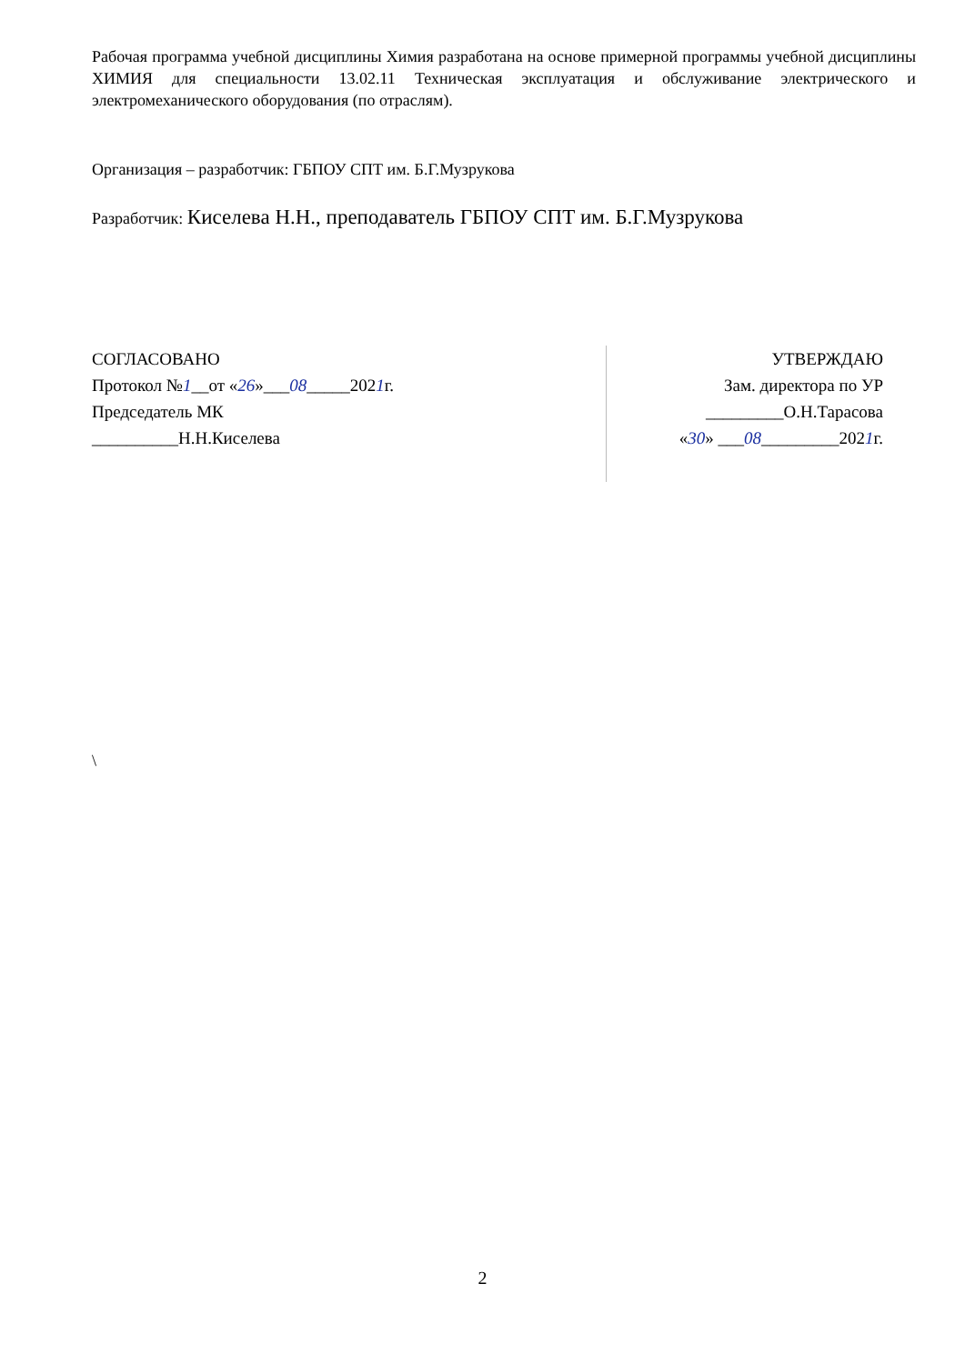Рабочая программа учебной дисциплины Химия разработана на основе примерной программы учебной дисциплины ХИМИЯ для специальности 13.02.11 Техническая эксплуатация и обслуживание электрического и электромеханического оборудования (по отраслям).
Организация – разработчик: ГБПОУ СПТ им. Б.Г.Музрукова
Разработчик: Киселева Н.Н., преподаватель ГБПОУ СПТ им. Б.Г.Музрукова
СОГЛАСОВАНО
Протокол №1__от «26»___08_____2021г.
Председатель МК
__________Н.Н.Киселева
УТВЕРЖДАЮ
Зам. директора по УР
_________О.Н.Тарасова
«30» ___08_________2021г.
\
2